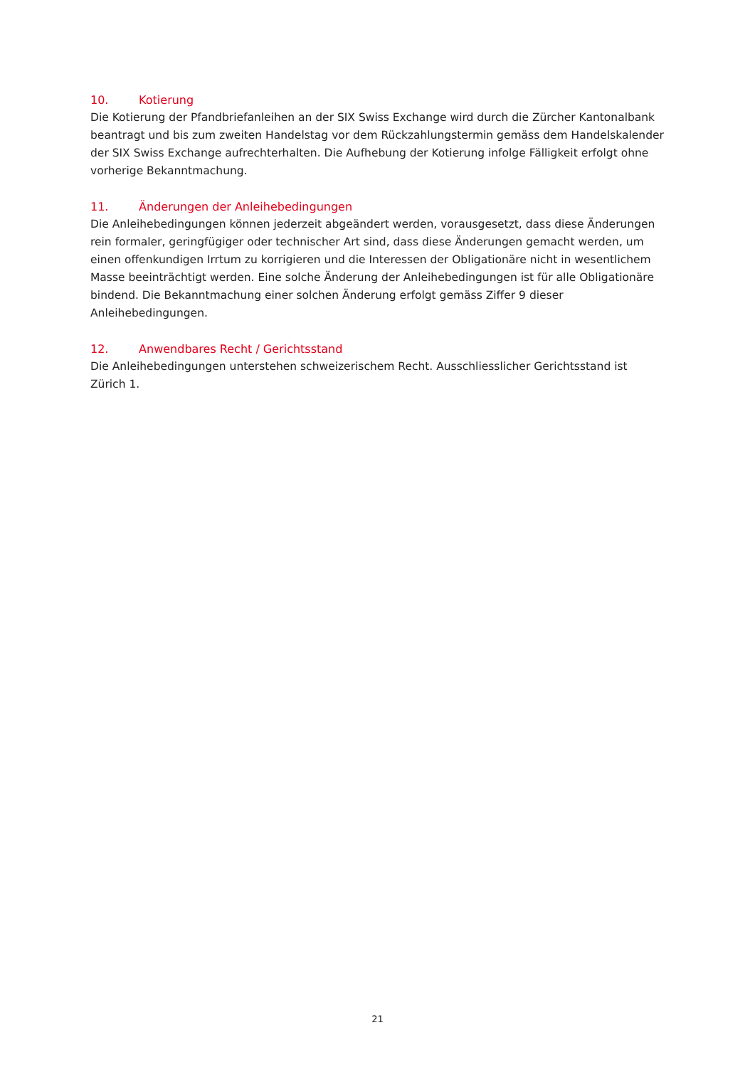10. Kotierung
Die Kotierung der Pfandbriefanleihen an der SIX Swiss Exchange wird durch die Zürcher Kantonalbank beantragt und bis zum zweiten Handelstag vor dem Rückzahlungstermin gemäss dem Handelskalender der SIX Swiss Exchange aufrechterhalten. Die Aufhebung der Kotierung infolge Fälligkeit erfolgt ohne vorherige Bekanntmachung.
11. Änderungen der Anleihebedingungen
Die Anleihebedingungen können jederzeit abgeändert werden, vorausgesetzt, dass diese Änderungen rein formaler, geringfügiger oder technischer Art sind, dass diese Änderungen gemacht werden, um einen offenkundigen Irrtum zu korrigieren und die Interessen der Obligationäre nicht in wesentlichem Masse beeinträchtigt werden. Eine solche Änderung der Anleihebedingungen ist für alle Obligationäre bindend. Die Bekanntmachung einer solchen Änderung erfolgt gemäss Ziffer 9 dieser Anleihebedingungen.
12. Anwendbares Recht / Gerichtsstand
Die Anleihebedingungen unterstehen schweizerischem Recht. Ausschliesslicher Gerichtsstand ist
Zürich 1.
21